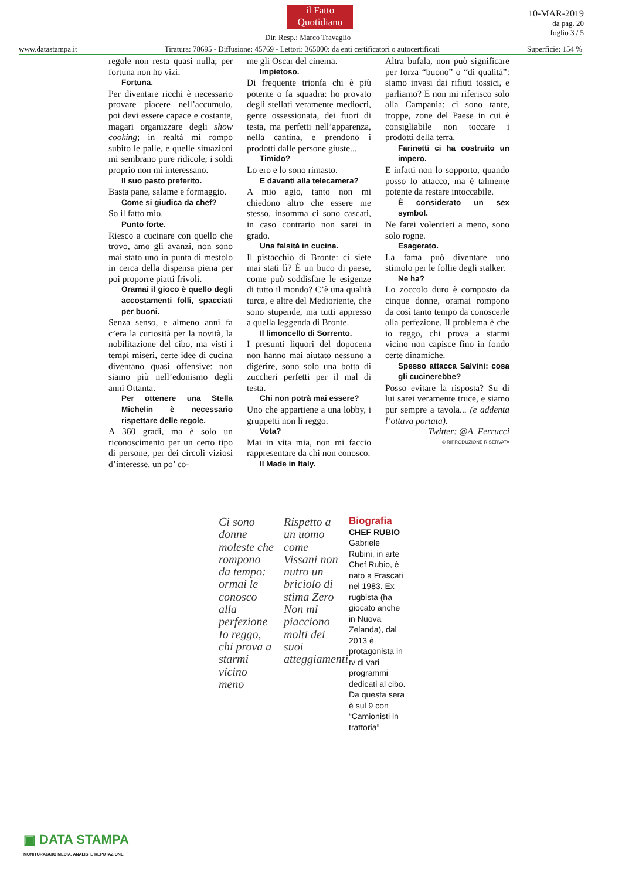il Fatto
Quotidiano
Dir. Resp.: Marco Travaglio
10-MAR-2019
da pag. 20
foglio 3 / 5
www.datastampa.it Tiratura: 78695 - Diffusione: 45769 - Lettori: 365000: da enti certificatori o autocertificati Superficie: 154 %
regole non resta quasi nulla; per fortuna non ho vizi.
Fortuna.
Per diventare ricchi è necessario provare piacere nell’accumulo, poi devi essere capace e costante, magari organizzare degli show cooking; in realtà mi rompo subito le palle, e quelle situazioni mi sembrano pure ridicole; i soldi proprio non mi interessano.
Il suo pasto preferito.
Basta pane, salame e formaggio.
Come si giudica da chef?
So il fatto mio.
Punto forte.
Riesco a cucinare con quello che trovo, amo gli avanzi, non sono mai stato uno in punta di mestolo in cerca della dispensa piena per poi proporre piatti frivoli.
Oramai il gioco è quello degli accostamenti folli, spacciati per buoni.
Senza senso, e almeno anni fa c’era la curiosità per la novità, la nobilitazione del cibo, ma visti i tempi miseri, certe idee di cucina diventano quasi offensive: non siamo più nell’edonismo degli anni Ottanta.
Per ottenere una Stella Michelin è necessario rispettare delle regole.
A 360 gradi, ma è solo un riconoscimento per un certo tipo di persone, per dei circoli viziosi d’interesse, un po’ co-
me gli Oscar del cinema.
Impietoso.
Di frequente trionfa chi è più potente o fa squadra: ho provato degli stellati veramente mediocri, gente ossessionata, dei fuori di testa, ma perfetti nell’apparenza, nella cantina, e prendono i prodotti dalle persone giuste...
Timido?
Lo ero e lo sono rimasto.
E davanti alla telecamera?
A mio agio, tanto non mi chiedono altro che essere me stesso, insomma ci sono cascati, in caso contrario non sarei in grado.
Una falsità in cucina.
Il pistacchio di Bronte: ci siete mai stati lì? È un buco di paese, come può soddisfare le esigenze di tutto il mondo? C’è una qualità turca, e altre del Medioriente, che sono stupende, ma tutti appresso a quella leggenda di Bronte.
Il limoncello di Sorrento.
I presunti liquori del dopocena non hanno mai aiutato nessuno a digerire, sono solo una botta di zuccheri perfetti per il mal di testa.
Chi non potrà mai essere?
Uno che appartiene a una lobby, i gruppetti non li reggo.
Vota?
Mai in vita mia, non mi faccio rappresentare da chi non conosco.
Il Made in Italy.
Altra bufala, non può significare per forza “buono” o “di qualità”: siamo invasi dai rifiuti tossici, e parliamo? E non mi riferisco solo alla Campania: ci sono tante, troppe, zone del Paese in cui è consigliabile non toccare i prodotti della terra.
Farinetti ci ha costruito un impero.
E infatti non lo sopporto, quando posso lo attacco, ma è talmente potente da restare intoccabile.
È considerato un sex symbol.
Ne farei volentieri a meno, sono solo rogne.
Esagerato.
La fama può diventare uno stimolo per le follie degli stalker.
Ne ha?
Lo zoccolo duro è composto da cinque donne, oramai rompono da così tanto tempo da conoscerle alla perfezione. Il problema è che io reggo, chi prova a starmi vicino non capisce fino in fondo certe dinamiche.
Spesso attacca Salvini: cosa gli cucinerebbe?
Posso evitare la risposta? Su di lui sarei veramente truce, e siamo pur sempre a tavola... (e addenta l’ottava portata).
Twitter: @A_Ferrucci
© RIPRODUZIONE RISERVATA
Ci sono donne moleste che rompono da tempo: ormai le conosco alla perfezione Io reggo, chi prova a starmi vicino meno
Rispetto a un uomo come Vissani non nutro un briciolo di stima Zero Non mi piacciono molti dei suoi atteggiamenti
Biografia
CHEF RUBIO
Gabriele Rubini, in arte Chef Rubio, è nato a Frascati nel 1983. Ex rugbista (ha giocato anche in Nuova Zelanda), dal 2013 è protagonista in tv di vari programmi dedicati al cibo. Da questa sera è sul 9 con “Camionisti in trattoria”
▣ DATA STAMPA
MONITORAGGIO MEDIA, ANALISI E REPUTAZIONE